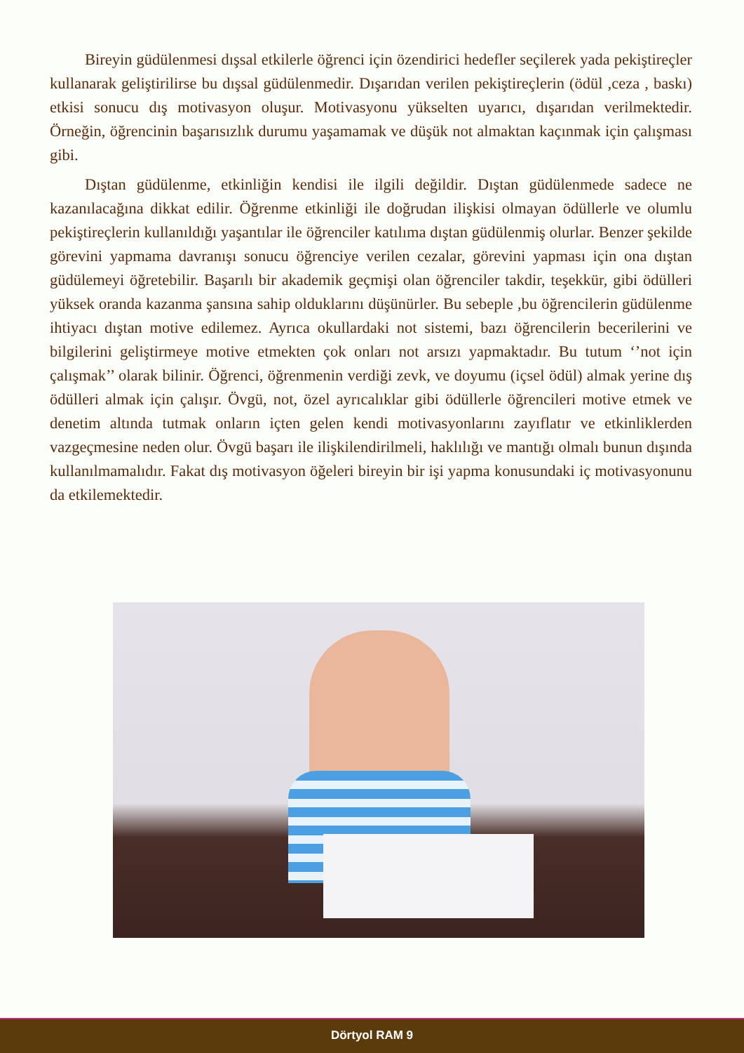Bireyin güdülenmesi dışsal etkilerle öğrenci için özendirici hedefler seçilerek yada pekiştireçler kullanarak geliştirilirse bu dışsal güdülenmedir. Dışarıdan verilen pekiştireçlerin (ödül ,ceza , baskı) etkisi sonucu dış motivasyon oluşur. Motivasyonu yükselten uyarıcı, dışarıdan verilmektedir. Örneğin, öğrencinin başarısızlık durumu yaşamamak ve düşük not almaktan kaçınmak için çalışması gibi.
Dıştan güdülenme, etkinliğin kendisi ile ilgili değildir. Dıştan güdülenmede sadece ne kazanılacağına dikkat edilir. Öğrenme etkinliği ile doğrudan ilişkisi olmayan ödüllerle ve olumlu pekiştireçlerin kullanıldığı yaşantılar ile öğrenciler katılıma dıştan güdülenmiş olurlar. Benzer şekilde görevini yapmama davranışı sonucu öğrenciye verilen cezalar, görevini yapması için ona dıştan güdülemeyi öğretebilir. Başarılı bir akademik geçmişi olan öğrenciler takdir, teşekkür, gibi ödülleri yüksek oranda kazanma şansına sahip olduklarını düşünürler. Bu sebeple ,bu öğrencilerin güdülenme ihtiyacı dıştan motive edilemez. Ayrıca okullardaki not sistemi, bazı öğrencilerin becerilerini ve bilgilerini geliştirmeye motive etmekten çok onları not arsızı yapmaktadır. Bu tutum ‘’not için çalışmak’’ olarak bilinir. Öğrenci, öğrenmenin verdiği zevk, ve doyumu (içsel ödül) almak yerine dış ödülleri almak için çalışır. Övgü, not, özel ayrıcalıklar gibi ödüllerle öğrencileri motive etmek ve denetim altında tutmak onların içten gelen kendi motivasyonlarını zayıflatır ve etkinliklerden vazgeçmesine neden olur. Övgü başarı ile ilişkilendirilmeli, haklılığı ve mantığı olmalı bunun dışında kullanılmamalıdır. Fakat dış motivasyon öğeleri bireyin bir işi yapma konusundaki iç motivasyonunu da etkilemektedir.
Dörtyol RAM 9